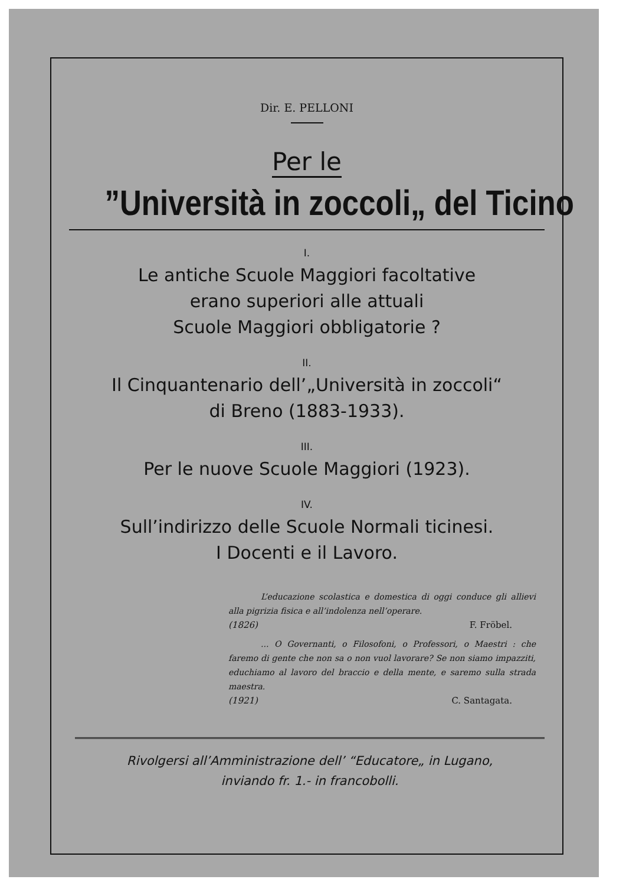Dir. E. PELLONI
Per le
”Università in zoccoli„ del Ticino
I.
Le antiche Scuole Maggiori facoltative
erano superiori alle attuali
Scuole Maggiori obbligatorie ?
II.
Il Cinquantenario dell’„Università in zoccoli“
di Breno (1883-1933).
III.
Per le nuove Scuole Maggiori (1923).
IV.
Sull’indirizzo delle Scuole Normali ticinesi.
I Docenti e il Lavoro.
L’educazione scolastica e domestica di oggi conduce gli allievi alla pigrizia fisica e all’indolenza nell’operare.
(1826) F. Fröbel.
... O Governanti, o Filosofoni, o Professori, o Maestri : che faremo di gente che non sa o non vuol lavorare? Se non siamo impazziti, educhiamo al lavoro del braccio e della mente, e saremo sulla strada maestra.
(1921) C. Santagata.
Rivolgersi all’Amministrazione dell’ “Educatore„ in Lugano,
inviando fr. 1.- in francobolli.